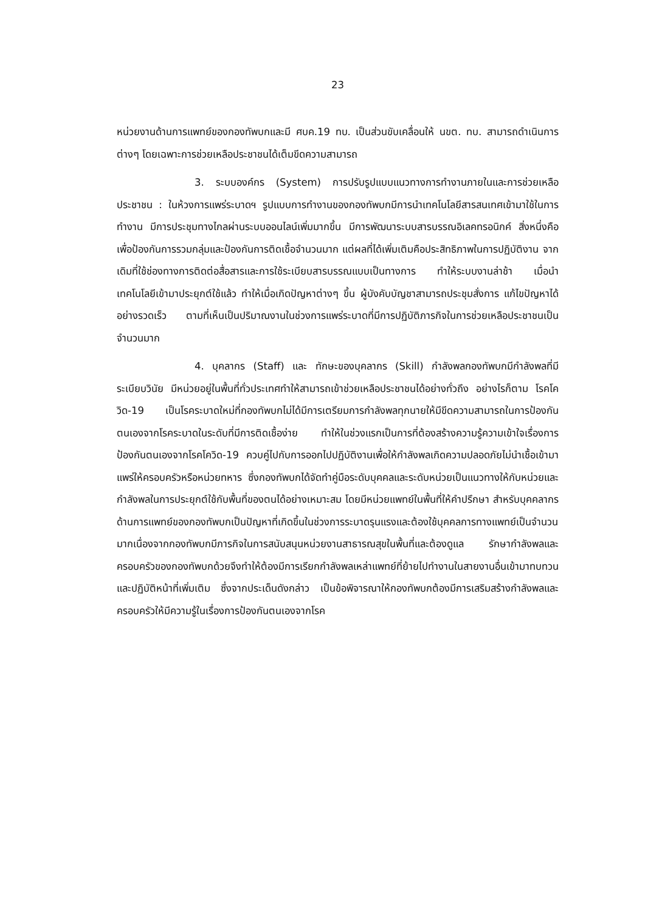23
หน่วยงานด้านการแพทย์ของกองทัพบกและมี ศบค.19 ทบ. เป็นส่วนขับเคลื่อนให้ นขต. ทบ. สามารถดำเนินการต่างๆ โดยเฉพาะการช่วยเหลือประชาชนได้เต็มขีดความสามารถ
3. ระบบองค์กร (System) การปรับรูปแบบแนวทางการทำงานภายในและการช่วยเหลือประชาชน : ในห้วงการแพร่ระบาดฯ รูปแบบการทำงานของกองทัพบกมีการนำเทคโนโลยีสารสนเทศเข้ามาใช้ในการทำงาน มีการประชุมทางไกลผ่านระบบออนไลน์เพิ่มมากขึ้น มีการพัฒนาระบบสารบรรณอิเลคทรอนิกค์ สิ่งหนึ่งคือเพื่อป้องกันการรวมกลุ่มและป้องกันการติดเชื้อจำนวนมาก แต่ผลที่ได้เพิ่มเติมคือประสิทธิภาพในการปฏิบัติงาน จากเดิมที่ใช้ช่องทางการติดต่อสื่อสารและการใช้ระเบียบสารบรรณแบบเป็นทางการ ทำให้ระบบงานล่าช้า เมื่อนำเทคโนโลยีเข้ามาประยุกต์ใช้แล้ว ทำให้เมื่อเกิดปัญหาต่างๆ ขึ้น ผู้บังคับบัญชาสามารถประชุมสั่งการ แก้ไขปัญหาได้อย่างรวดเร็ว ตามที่เห็นเป็นปริมาณงานในช่วงการแพร่ระบาดที่มีการปฏิบัติภารกิจในการช่วยเหลือประชาชนเป็นจำนวนมาก
4. บุคลากร (Staff) และ ทักษะของบุคลากร (Skill) กำลังพลกองทัพบกมีกำลังพลที่มีระเบียบวินัย มีหน่วยอยู่ในพื้นที่ทั่วประเทศทำให้สามารถเข้าช่วยเหลือประชาชนได้อย่างทั่วถึง อย่างไรก็ตาม โรคโควิด-19 เป็นโรคระบาดใหม่ที่กองทัพบกไม่ได้มีการเตรียมการกำลังพลทุกนายให้มีขีดความสามารถในการป้องกันตนเองจากโรคระบาดในระดับที่มีการติดเชื้อง่าย ทำให้ในช่วงแรกเป็นการที่ต้องสร้างความรู้ความเข้าใจเรื่องการป้องกันตนเองจากโรคโควิด-19 ควบคู่ไปกับการออกไปปฏิบัติงานเพื่อให้กำลังพลเกิดความปลอดภัยไม่นำเชื้อเข้ามาแพร่ให้ครอบครัวหรือหน่วยทหาร ซึ่งกองทัพบกได้จัดทำคู่มือระดับบุคคลและระดับหน่วยเป็นแนวทางให้กับหน่วยและกำลังพลในการประยุกต์ใช้กับพื้นที่ของตนได้อย่างเหมาะสม โดยมีหน่วยแพทย์ในพื้นที่ให้คำปรึกษา สำหรับบุคคลากรด้านการแพทย์ของกองทัพบกเป็นปัญหาที่เกิดขึ้นในช่วงการระบาดรุนแรงและต้องใช้บุคคลการทางแพทย์เป็นจำนวนมากเนื่องจากกองทัพบกมีภารกิจในการสนับสนุนหน่วยงานสาธารณสุขในพื้นที่และต้องดูแล รักษากำลังพลและครอบครัวของกองทัพบกด้วยจึงทำให้ต้องมีการเรียกกำลังพลเหล่าแพทย์ที่ย้ายไปทำงานในสายงานอื่นเข้ามาทบทวนและปฏิบัติหน้าที่เพิ่มเติม ซึ่งจากประเด็นดังกล่าว เป็นข้อพิจารณาให้กองทัพบกต้องมีการเสริมสร้างกำลังพลและครอบครัวให้มีความรู้ในเรื่องการป้องกันตนเองจากโรค